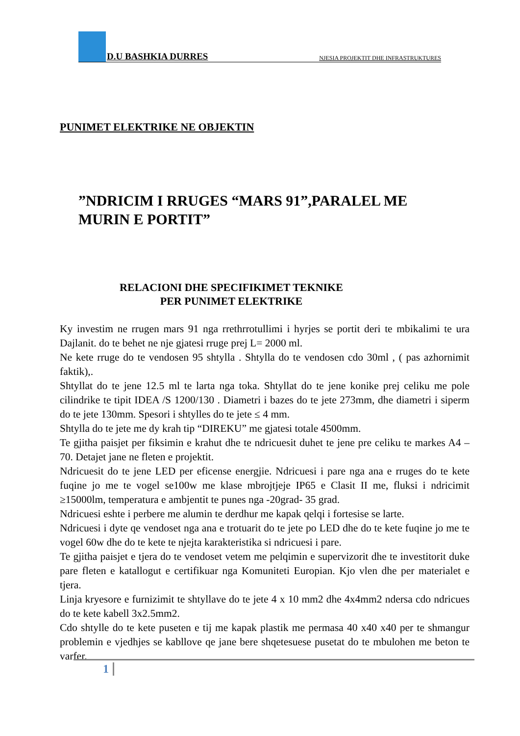D.U BASHKIA DURRES NJESIA PROJEKTIT DHE INFRASTRUKTURES
PUNIMET ELEKTRIKE NE OBJEKTIN
”NDRICIM I RRUGES “MARS 91”,PARALEL ME MURIN E PORTIT”
RELACIONI DHE SPECIFIKIMET TEKNIKE
PER PUNIMET ELEKTRIKE
Ky investim ne rrugen mars 91 nga rrethrrotullimi i hyrjes se portit deri te mbikalimi te ura Dajlanit. do te behet ne nje gjatesi rruge prej L= 2000 ml.
Ne kete rruge do te vendosen 95 shtylla . Shtylla do te vendosen cdo 30ml , ( pas azhornimit faktik),.
Shtyllat do te jene 12.5 ml te larta nga toka. Shtyllat do te jene konike prej celiku me pole cilindrike te tipit IDEA /S 1200/130 . Diametri i bazes do te jete 273mm, dhe diametri i siperm do te jete 130mm. Spesori i shtylles do te jete ≤ 4 mm.
Shtylla do te jete me dy krah tip “DIREKU” me gjatesi totale 4500mm.
Te gjitha paisjet per fiksimin e krahut dhe te ndricuesit duhet te jene pre celiku te markes A4 – 70. Detajet jane ne fleten e projektit.
Ndricuesit do te jene LED per eficense energjie. Ndricuesi i pare nga ana e rruges do te kete fuqine jo me te vogel se100w me klase mbrojtjeje IP65 e Clasit II me, fluksi i ndricimit ≥15000lm, temperatura e ambjentit te punes nga -20grad- 35 grad.
Ndricuesi eshte i perbere me alumin te derdhur me kapak qelqi i fortesise se larte.
Ndricuesi i dyte qe vendoset nga ana e trotuarit do te jete po LED dhe do te kete fuqine jo me te vogel 60w dhe do te kete te njejta karakteristika si ndricuesi i pare.
Te gjitha paisjet e tjera do te vendoset vetem me pelqimin e supervizorit dhe te investitorit duke pare fleten e katallogut e certifikuar nga Komuniteti Europian. Kjo vlen dhe per materialet e tjera.
Linja kryesore e furnizimit te shtyllave do te jete 4 x 10 mm2 dhe 4x4mm2 ndersa cdo ndricues do te kete kabell 3x2.5mm2.
Cdo shtylle do te kete puseten e tij me kapak plastik me permasa 40 x40 x40 per te shmangur problemin e vjedhjes se kabllove qe jane bere shqetesuese pusetat do te mbulohen me beton te varfer.
1